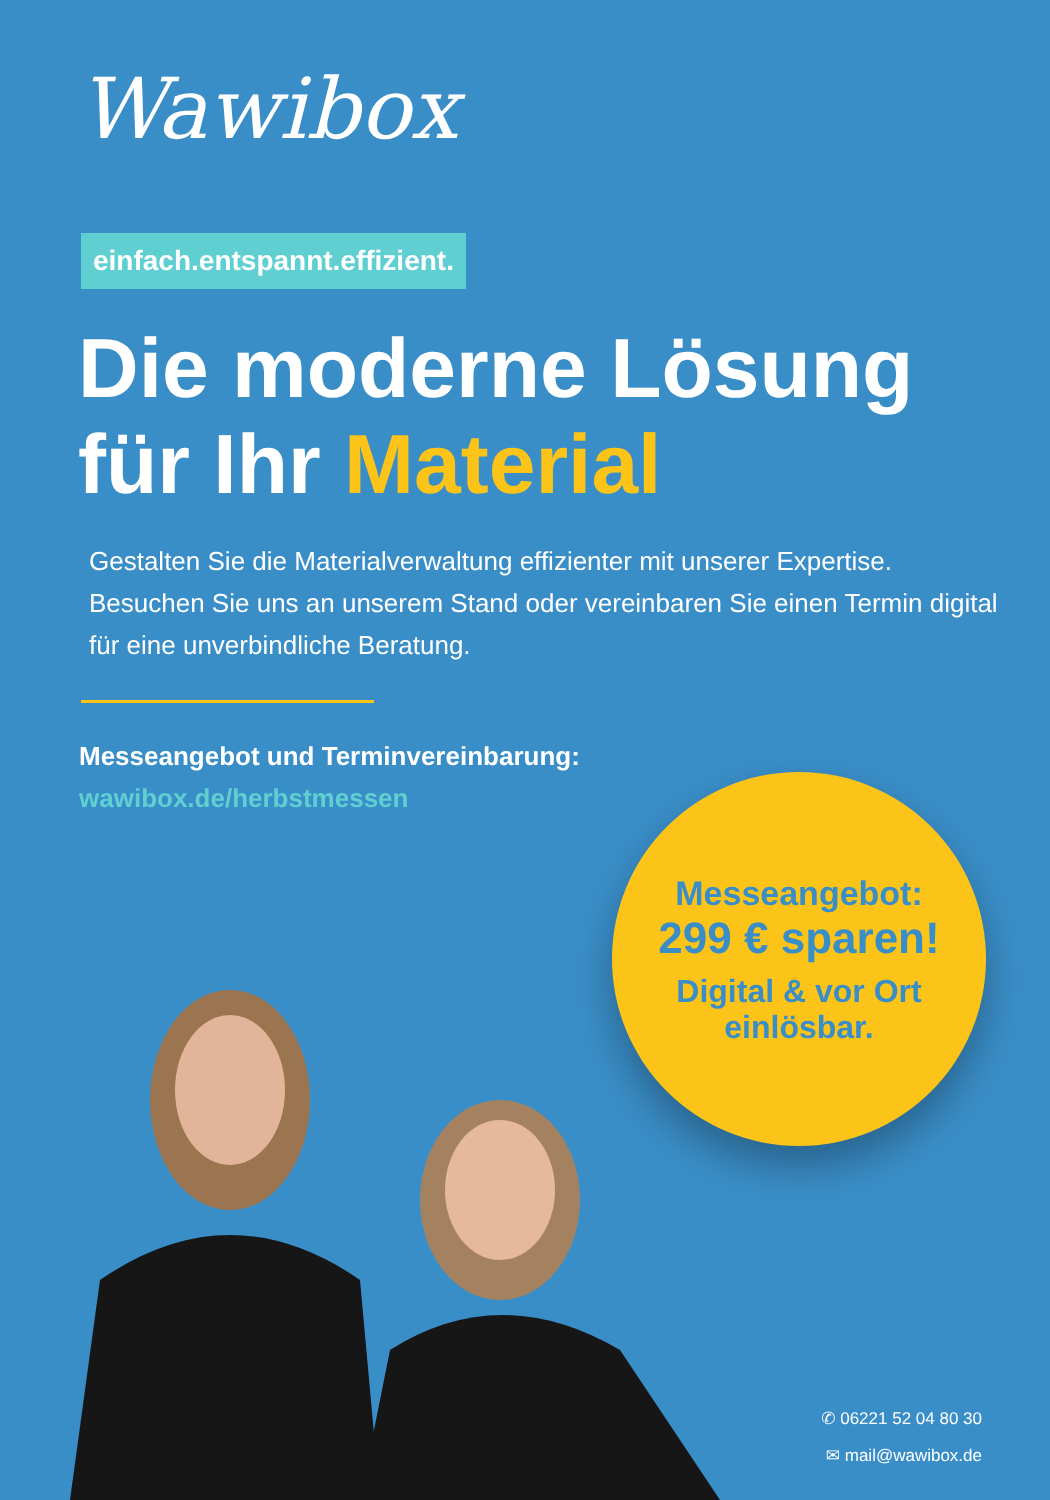Wawibox
einfach.entspannt.effizient.
Die moderne Lösung
für Ihr Material
Gestalten Sie die Materialverwaltung effizienter mit unserer Expertise. Besuchen Sie uns an unserem Stand oder vereinbaren Sie einen Termin digital für eine unverbindliche Beratung.
Messeangebot und Terminvereinbarung:
wawibox.de/herbstmessen
Messeangebot:
299 € sparen!
Digital & vor Ort
einlösbar.
✆ 06221 52 04 80 30
✉ mail@wawibox.de